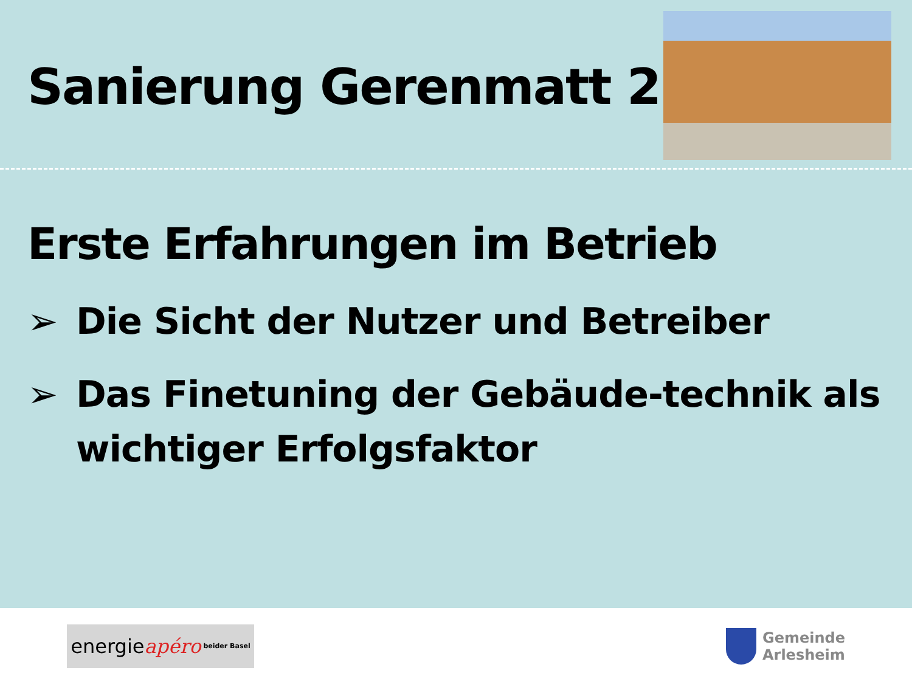Sanierung Gerenmatt 2
Erste Erfahrungen im Betrieb
➢ Die Sicht der Nutzer und Betreiber
➢ Das Finetuning der Gebäude-technik als wichtiger Erfolgsfaktor
energie apéro beider Basel
Gemeinde
Arlesheim